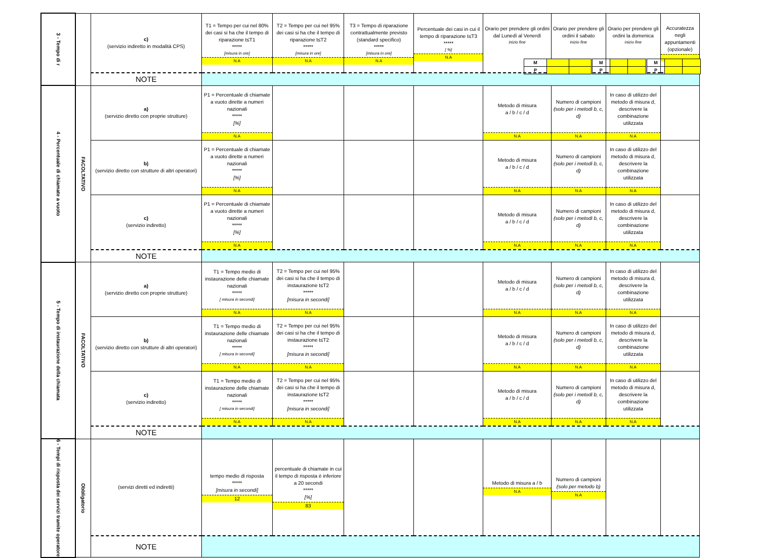| 3 - Tempo di r | | c) (servizio indiretto in modalità CPS) | T1 = Tempo per cui nel 80% dei casi si ha che il tempo di riparazione t≤T1 ***** [misura in ore] N.A | T2 = Tempo per cui nel 95% dei casi si ha che il tempo di riparazione t≤T2 ***** [misura in ore] N.A | T3 = Tempo di riparazione contrattualmente previsto (standard specifico) ***** [misura in ore] N.A | Percentuale dei casi in cui il tempo di riparazione t≤T3 ***** [ %] N.A | Orario per prendere gli ordini dal Lunedì al Venerdì inizio fine / M / / / / P / / / | Orario per prendere gli ordini il sabato inizio fine / M / / / / P / / / | Orario per prendere gli ordini la domenica inizio fine / M / / / / P / / / | Accuratezza negli appuntamenti (opzionale) |
| | | NOTE | | | | | | | | |
| 4 - Percentuale di chiamate a vuoto | FACOLTATIVO | a) (servizio diretto con proprie strutture) | P1 = Percentuale di chiamate a vuoto dirette a numeri nazionali ***** [%] N.A | | | | Metodo di misura a / b / c / d N.A | Numero di campioni (solo per i metodi b, c, d) N.A | In caso di utilizzo del metodo di misura d, descrivere la combinazione utilizzata N.A | |
| | | b) (servizio diretto con strutture di altri operatori) | P1 = Percentuale di chiamate a vuoto dirette a numeri nazionali ***** [%] N.A | | | | Metodo di misura a / b / c / d N.A | Numero di campioni (solo per i metodi b, c, d) N.A | In caso di utilizzo del metodo di misura d, descrivere la combinazione utilizzata N.A | |
| | | c) (servizio indiretto) | P1 = Percentuale di chiamate a vuoto dirette a numeri nazionali ***** [%] N.A | | | | Metodo di misura a / b / c / d N.A | Numero di campioni (solo per i metodi b, c, d) N.A | In caso di utilizzo del metodo di misura d, descrivere la combinazione utilizzata N.A | |
| | | NOTE | | | | | | | | |
| 5 - Tempo di instaurazione della chiamata | FACOLTATIVO | a) (servizio diretto con proprie strutture) | T1 = Tempo medio di instaurazione delle chiamate nazionali ***** [ misura in secondi] N.A | T2 = Tempo per cui nel 95% dei casi si ha che il tempo di instaurazione t≤T2 ***** [misura in secondi] N.A | | | Metodo di misura a / b / c / d N.A | Numero di campioni (solo per i metodi b, c, d) N.A | In caso di utilizzo del metodo di misura d, descrivere la combinazione utilizzata N.A | |
| | | b) (servizio diretto con strutture di altri operatori) | T1 = Tempo medio di instaurazione delle chiamate nazionali ***** [ misura in secondi] N.A | T2 = Tempo per cui nel 95% dei casi si ha che il tempo di instaurazione t≤T2 ***** [misura in secondi] N.A | | | Metodo di misura a / b / c / d N.A | Numero di campioni (solo per i metodi b, c, d) N.A | In caso di utilizzo del metodo di misura d, descrivere la combinazione utilizzata N.A | |
| | | c) (servizio indiretto) | T1 = Tempo medio di instaurazione delle chiamate nazionali ***** [ misura in secondi] N.A | T2 = Tempo per cui nel 95% dei casi si ha che il tempo di instaurazione t≤T2 ***** [misura in secondi] N.A | | | Metodo di misura a / b / c / d N.A | Numero di campioni (solo per i metodi b, c, d) N.A | In caso di utilizzo del metodo di misura d, descrivere la combinazione utilizzata N.A | |
| | | NOTE | | | | | | | | |
| 6 - Tempi di risposta dei servizi tramite operatore | Obbligatorio | (servizi diretti ed indiretti) | tempo medio di risposta ***** [misura in secondi] 12 | percentuale di chiamate in cui il tempo di risposta è inferiore a 20 secondi ***** [%] 83 | | | Metodo di misura a / b N.A | Numero di campioni (solo per metodo b) N.A | | |
| | | NOTE | | | | | | | | |